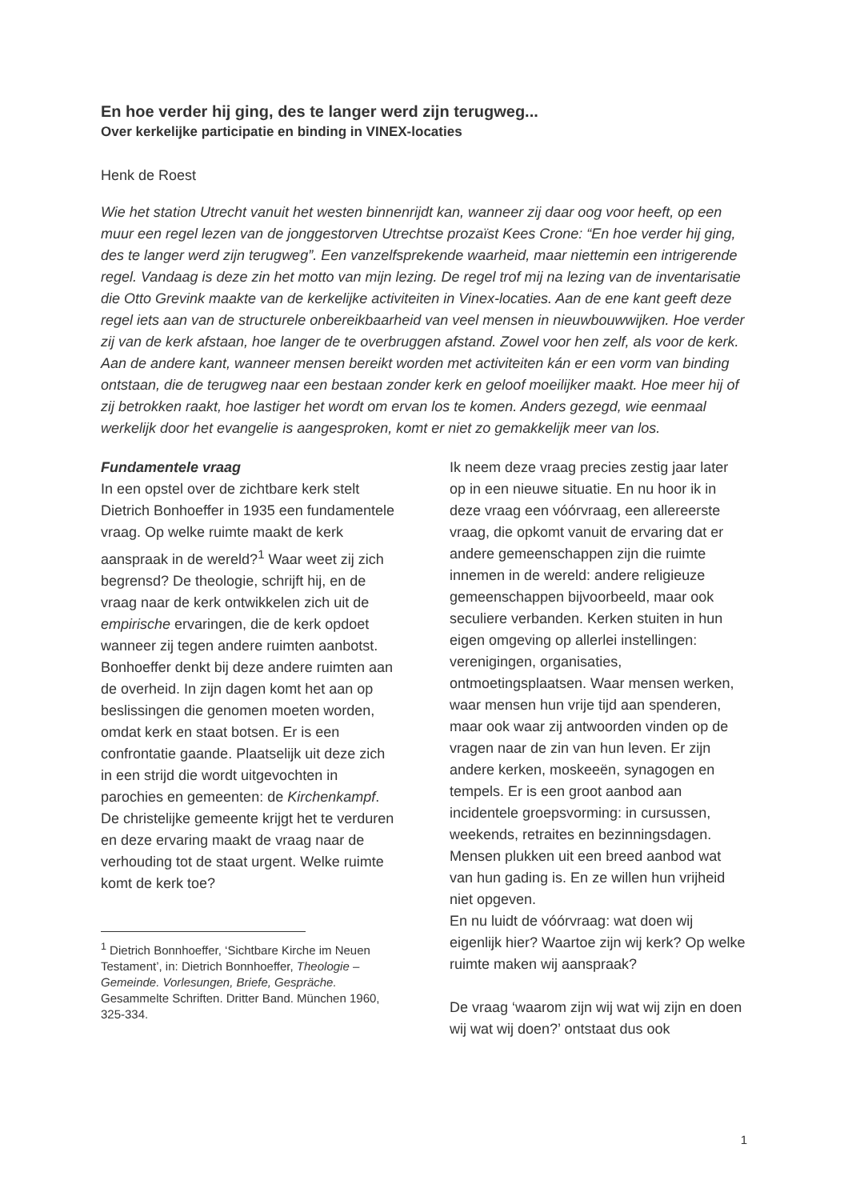En hoe verder hij ging, des te langer werd zijn terugweg...
Over kerkelijke participatie en binding in VINEX-locaties
Henk de Roest
Wie het station Utrecht vanuit het westen binnenrijdt kan, wanneer zij daar oog voor heeft, op een muur een regel lezen van de jonggestorven Utrechtse prozaïst Kees Crone: “En hoe verder hij ging, des te langer werd zijn terugweg”. Een vanzelfsprekende waarheid, maar niettemin een intrigerende regel. Vandaag is deze zin het motto van mijn lezing. De regel trof mij na lezing van de inventarisatie die Otto Grevink maakte van de kerkelijke activiteiten in Vinex-locaties. Aan de ene kant geeft deze regel iets aan van de structurele onbereikbaarheid van veel mensen in nieuwbouwwijken. Hoe verder zij van de kerk afstaan, hoe langer de te overbruggen afstand. Zowel voor hen zelf, als voor de kerk. Aan de andere kant, wanneer mensen bereikt worden met activiteiten kán er een vorm van binding ontstaan, die de terugweg naar een bestaan zonder kerk en geloof moeilijker maakt. Hoe meer hij of zij betrokken raakt, hoe lastiger het wordt om ervan los te komen. Anders gezegd, wie eenmaal werkelijk door het evangelie is aangesproken, komt er niet zo gemakkelijk meer van los.
Fundamentele vraag
In een opstel over de zichtbare kerk stelt Dietrich Bonhoeffer in 1935 een fundamentele vraag. Op welke ruimte maakt de kerk aanspraak in de wereld?<sup>1</sup> Waar weet zij zich begrensd? De theologie, schrijft hij, en de vraag naar de kerk ontwikkelen zich uit de empirische ervaringen, die de kerk opdoet wanneer zij tegen andere ruimten aanbotst. Bonhoeffer denkt bij deze andere ruimten aan de overheid. In zijn dagen komt het aan op beslissingen die genomen moeten worden, omdat kerk en staat botsen. Er is een confrontatie gaande. Plaatselijk uit deze zich in een strijd die wordt uitgevochten in parochies en gemeenten: de Kirchenkampf. De christelijke gemeente krijgt het te verduren en deze ervaring maakt de vraag naar de verhouding tot de staat urgent. Welke ruimte komt de kerk toe?
<sup>1</sup> Dietrich Bonnhoeffer, ‘Sichtbare Kirche im Neuen Testament’, in: Dietrich Bonnhoeffer, Theologie – Gemeinde. Vorlesungen, Briefe, Gespräche. Gesammelte Schriften. Dritter Band. München 1960, 325-334.
Ik neem deze vraag precies zestig jaar later op in een nieuwe situatie. En nu hoor ik in deze vraag een vóórvraag, een allereerste vraag, die opkomt vanuit de ervaring dat er andere gemeenschappen zijn die ruimte innemen in de wereld: andere religieuze gemeenschappen bijvoorbeeld, maar ook seculiere verbanden. Kerken stuiten in hun eigen omgeving op allerlei instellingen: verenigingen, organisaties, ontmoetingsplaatsen. Waar mensen werken, waar mensen hun vrije tijd aan spenderen, maar ook waar zij antwoorden vinden op de vragen naar de zin van hun leven. Er zijn andere kerken, moskeeën, synagogen en tempels. Er is een groot aanbod aan incidentele groepsvorming: in cursussen, weekends, retraites en bezinningsdagen. Mensen plukken uit een breed aanbod wat van hun gading is. En ze willen hun vrijheid niet opgeven.
En nu luidt de vóórvraag: wat doen wij eigenlijk hier? Waartoe zijn wij kerk? Op welke ruimte maken wij aanspraak?
De vraag ‘waarom zijn wij wat wij zijn en doen wij wat wij doen?’ ontstaat dus ook
1